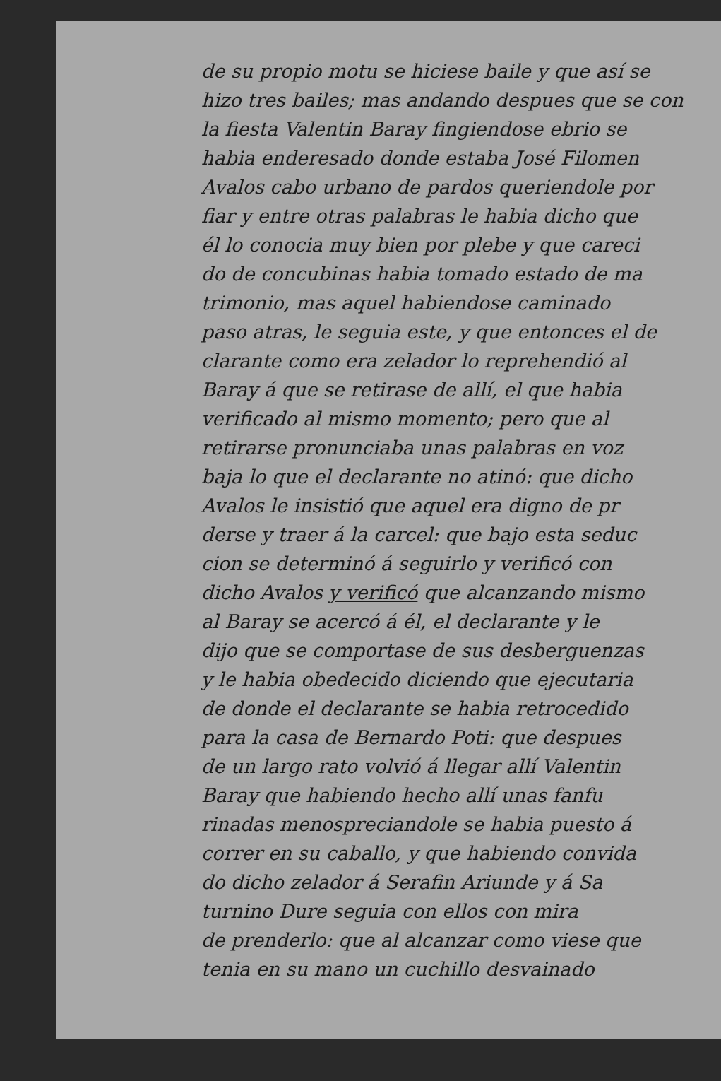de su propio motu se hiciese baile y que así se
hizo tres bailes; mas andando despues que se con
la fiesta Valentin Baray fingiendose ebrio se
habia enderesado donde estaba José Filomen
Avalos cabo urbano de pardos queriendole por
fiar y entre otras palabras le habia dicho que
él lo conocia muy bien por plebe y que careci
do de concubinas habia tomado estado de ma
trimonio, mas aquel habiendose caminado
paso atras, le seguia este, y que entonces el de
clarante como era zelador lo reprehendió al
Baray á que se retirase de allí, el que habia
verificado al mismo momento; pero que al
retirarse pronunciaba unas palabras en voz
baja lo que el declarante no atinó: que dicho
Avalos le insistió que aquel era digno de pr
derse y traer á la carcel: que bajo esta seduc
cion se determinó á seguirlo y verificó con
dicho Avalos y verificó que alcanzando mismo
al Baray se acercó á él, el declarante y le
dijo que se comportase de sus desberguenzas
y le habia obedecido diciendo que ejecutaria
de donde el declarante se habia retrocedido
para la casa de Bernardo Poti: que despues
de un largo rato volvió á llegar allí Valentin
Baray que habiendo hecho allí unas fanfu
rinadas menospreciandole se habia puesto á
correr en su caballo, y que habiendo convida
do dicho zelador á Serafin Ariunde y á Sa
turnino Dure seguia con ellos con mira
de prenderlo: que al alcanzar como viese que
tenia en su mano un cuchillo desvainado